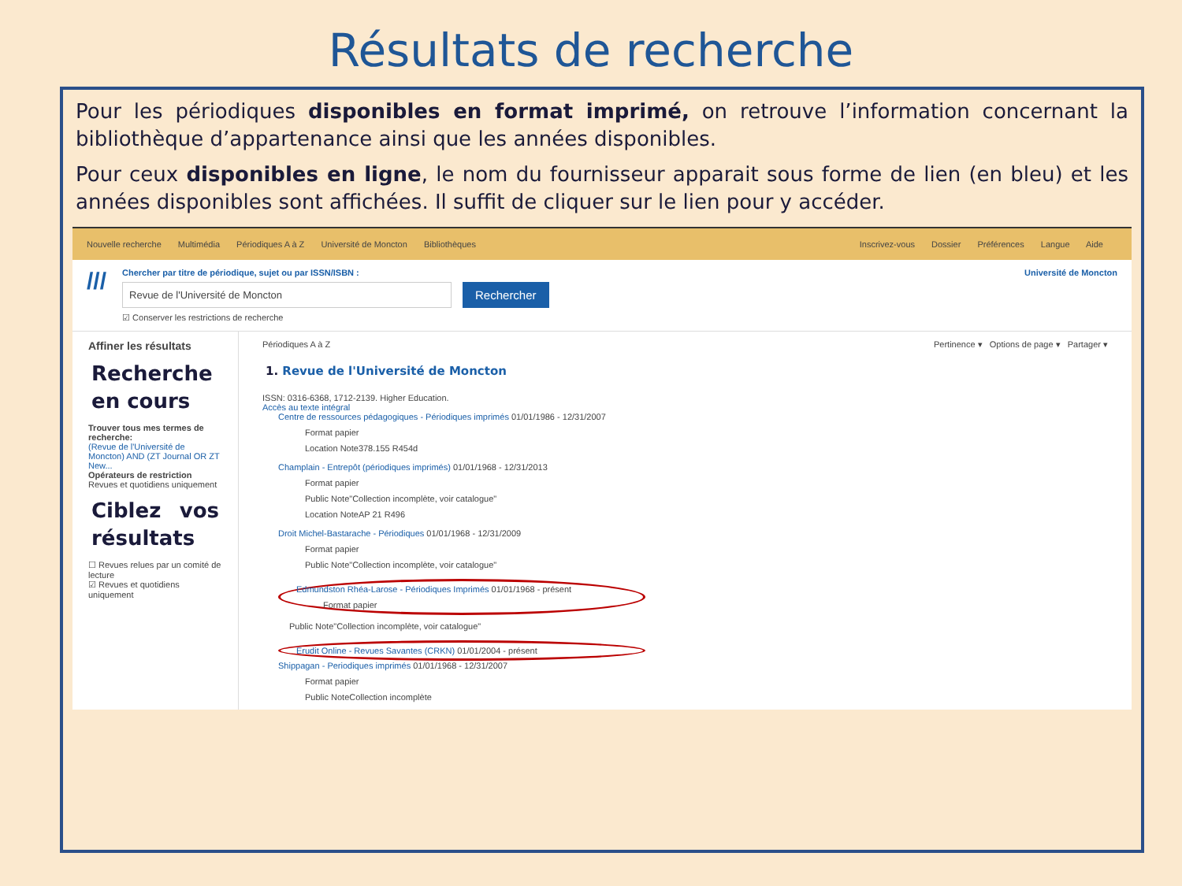Résultats de recherche
Pour les périodiques disponibles en format imprimé, on retrouve l’information concernant la bibliothèque d’appartenance ainsi que les années disponibles.
Pour ceux disponibles en ligne, le nom du fournisseur apparait sous forme de lien (en bleu) et les années disponibles sont affichées. Il suffit de cliquer sur le lien pour y accéder.
Nouvelle recherche Multimédia Périodiques A à Z Université de Moncton Bibliothèques
Inscrivez-vous Dossier Préférences Langue Aide
///
Chercher par titre de périodique, sujet ou par ISSN/ISBN :
Revue de l'Université de Moncton
Rechercher
☑ Conserver les restrictions de recherche
Université de Moncton
Affiner les résultats
Recherche en cours
Trouver tous mes termes de recherche:
(Revue de l'Université de Moncton) AND (ZT Journal OR ZT New...
Opérateurs de restriction
Revues et quotidiens uniquement
Ciblez vos résultats
☐ Revues relues par un comité de lecture
☑ Revues et quotidiens uniquement
Périodiques A à Z Pertinence ▾ Options de page ▾ Partager ▾
1. Revue de l'Université de Moncton
ISSN: 0316-6368, 1712-2139. Higher Education.
Accès au texte intégral
Centre de ressources pédagogiques - Périodiques imprimés 01/01/1986 - 12/31/2007
Format papier
Location Note378.155 R454d
Champlain - Entrepôt (périodiques imprimés) 01/01/1968 - 12/31/2013
Format papier
Public Note"Collection incomplète, voir catalogue"
Location NoteAP 21 R496
Droit Michel-Bastarache - Périodiques 01/01/1968 - 12/31/2009
Format papier
Public Note"Collection incomplète, voir catalogue"
Edmundston Rhéa-Larose - Périodiques Imprimés 01/01/1968 - présent
Format papier
Public Note"Collection incomplète, voir catalogue"
Erudit Online - Revues Savantes (CRKN) 01/01/2004 - présent
Shippagan - Periodiques imprimés 01/01/1968 - 12/31/2007
Format papier
Public NoteCollection incomplète